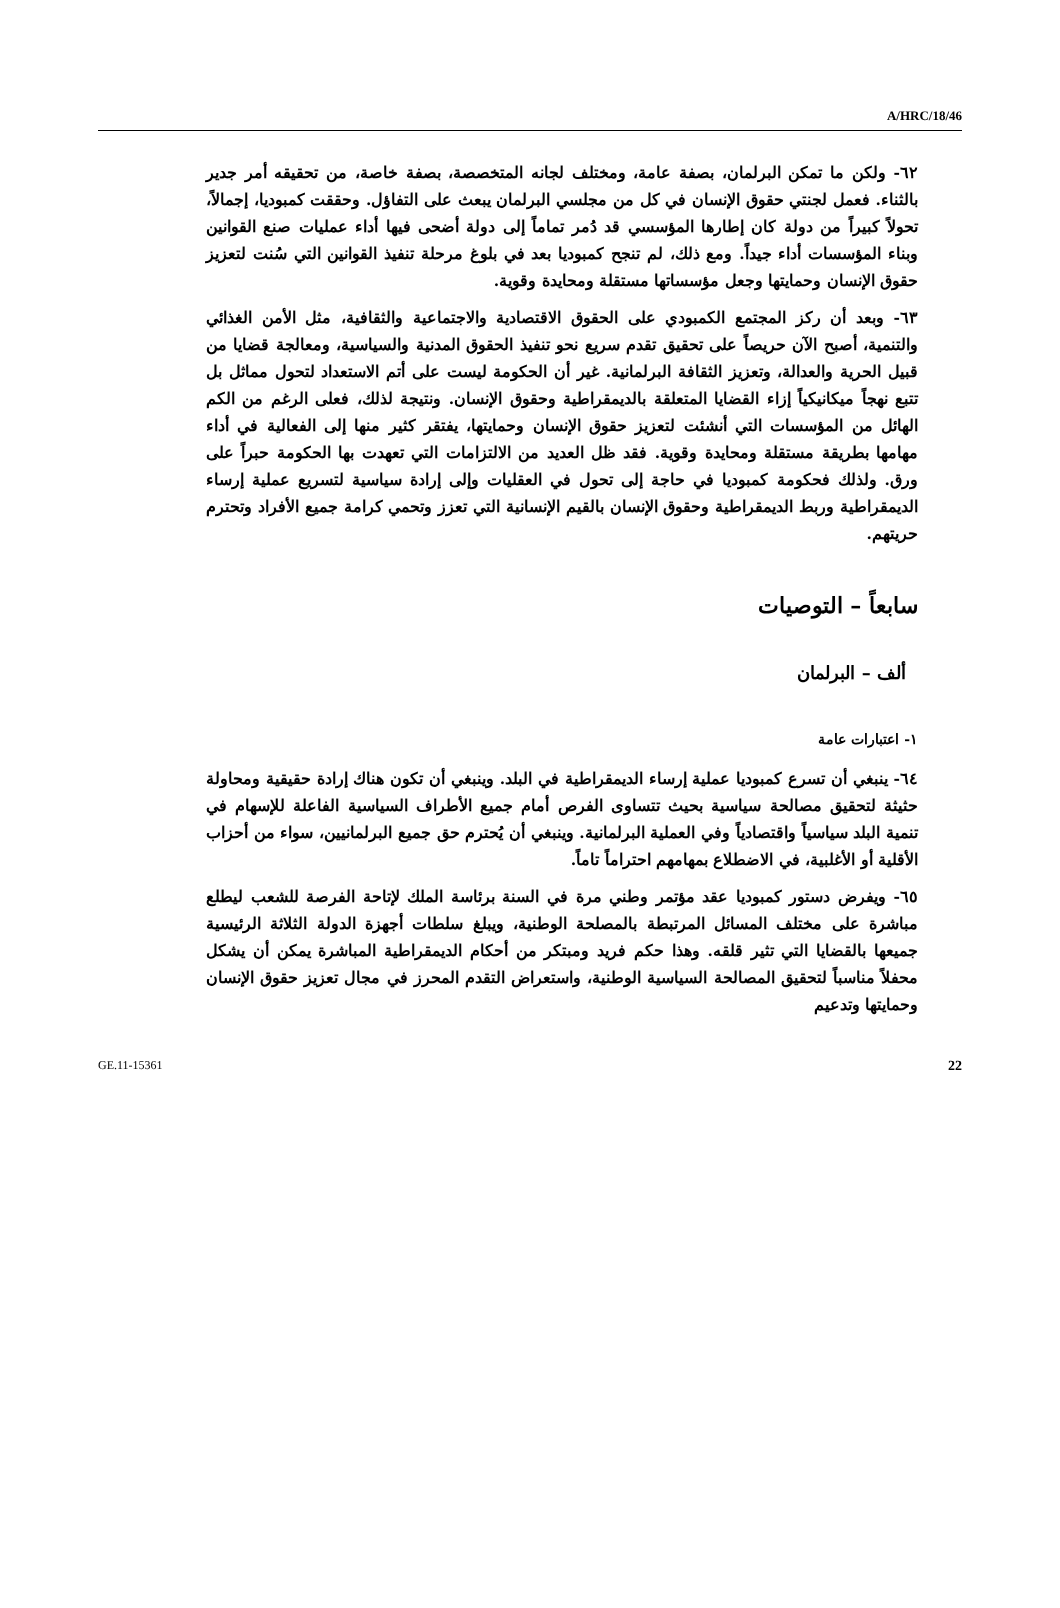A/HRC/18/46
٦٢- ولكن ما تمكن البرلمان، بصفة عامة، ومختلف لجانه المتخصصة، بصفة خاصة، من تحقيقه أمر جدير بالثناء. فعمل لجنتي حقوق الإنسان في كل من مجلسي البرلمان يبعث على التفاؤل. وحققت كمبوديا، إجمالاً، تحولاً كبيراً من دولة كان إطارها المؤسسي قد دُمر تماماً إلى دولة أضحى فيها أداء عمليات صنع القوانين وبناء المؤسسات أداء جيداً. ومع ذلك، لم تنجح كمبوديا بعد في بلوغ مرحلة تنفيذ القوانين التي سُنت لتعزيز حقوق الإنسان وحمايتها وجعل مؤسساتها مستقلة ومحايدة وقوية.
٦٣- وبعد أن ركز المجتمع الكمبودي على الحقوق الاقتصادية والاجتماعية والثقافية، مثل الأمن الغذائي والتنمية، أصبح الآن حريصاً على تحقيق تقدم سريع نحو تنفيذ الحقوق المدنية والسياسية، ومعالجة قضايا من قبيل الحرية والعدالة، وتعزيز الثقافة البرلمانية. غير أن الحكومة ليست على أتم الاستعداد لتحول مماثل بل تتبع نهجاً ميكانيكياً إزاء القضايا المتعلقة بالديمقراطية وحقوق الإنسان. ونتيجة لذلك، فعلى الرغم من الكم الهائل من المؤسسات التي أنشئت لتعزيز حقوق الإنسان وحمايتها، يفتقر كثير منها إلى الفعالية في أداء مهامها بطريقة مستقلة ومحايدة وقوية. فقد ظل العديد من الالتزامات التي تعهدت بها الحكومة حبراً على ورق. ولذلك فحكومة كمبوديا في حاجة إلى تحول في العقليات وإلى إرادة سياسية لتسريع عملية إرساء الديمقراطية وربط الديمقراطية وحقوق الإنسان بالقيم الإنسانية التي تعزز وتحمي كرامة جميع الأفراد وتحترم حريتهم.
سابعاً – التوصيات
ألف – البرلمان
١- اعتبارات عامة
٦٤- ينبغي أن تسرع كمبوديا عملية إرساء الديمقراطية في البلد. وينبغي أن تكون هناك إرادة حقيقية ومحاولة حثيثة لتحقيق مصالحة سياسية بحيث تتساوى الفرص أمام جميع الأطراف السياسية الفاعلة للإسهام في تنمية البلد سياسياً واقتصادياً وفي العملية البرلمانية. وينبغي أن يُحترم حق جميع البرلمانيين، سواء من أحزاب الأقلية أو الأغلبية، في الاضطلاع بمهامهم احتراماً تاماً.
٦٥- ويفرض دستور كمبوديا عقد مؤتمر وطني مرة في السنة برئاسة الملك لإتاحة الفرصة للشعب ليطلع مباشرة على مختلف المسائل المرتبطة بالمصلحة الوطنية، ويبلغ سلطات أجهزة الدولة الثلاثة الرئيسية جميعها بالقضايا التي تثير قلقه. وهذا حكم فريد ومبتكر من أحكام الديمقراطية المباشرة يمكن أن يشكل محفلاً مناسباً لتحقيق المصالحة السياسية الوطنية، واستعراض التقدم المحرز في مجال تعزيز حقوق الإنسان وحمايتها وتدعيم
GE.11-15361 22